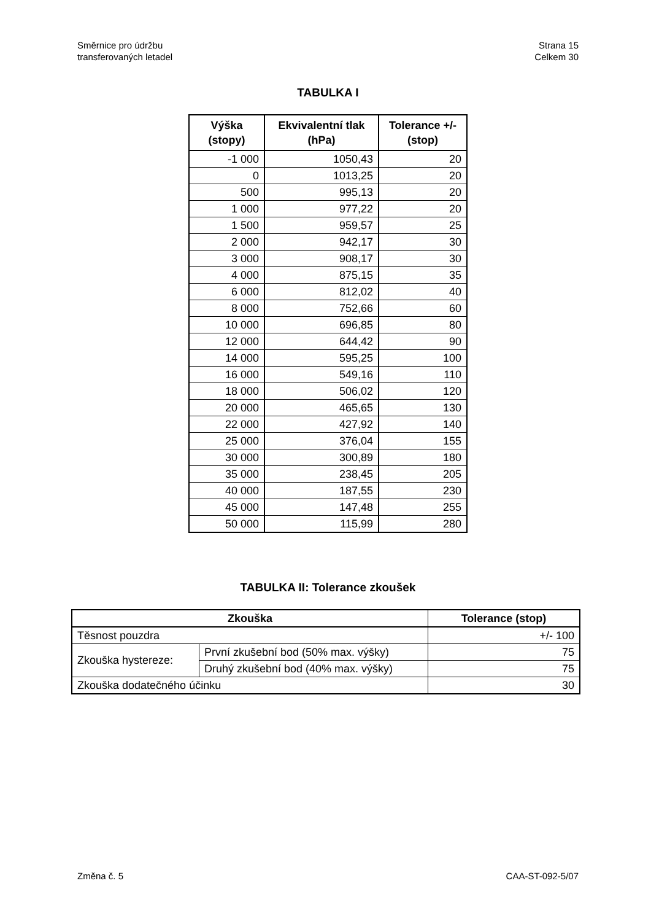Směrnice pro údržbu
transferovaných letadel
Strana 15
Celkem 30
TABULKA I
| Výška (stopy) | Ekvivalentní tlak (hPa) | Tolerance +/- (stop) |
| --- | --- | --- |
| -1 000 | 1050,43 | 20 |
| 0 | 1013,25 | 20 |
| 500 | 995,13 | 20 |
| 1 000 | 977,22 | 20 |
| 1 500 | 959,57 | 25 |
| 2 000 | 942,17 | 30 |
| 3 000 | 908,17 | 30 |
| 4 000 | 875,15 | 35 |
| 6 000 | 812,02 | 40 |
| 8 000 | 752,66 | 60 |
| 10 000 | 696,85 | 80 |
| 12 000 | 644,42 | 90 |
| 14 000 | 595,25 | 100 |
| 16 000 | 549,16 | 110 |
| 18 000 | 506,02 | 120 |
| 20 000 | 465,65 | 130 |
| 22 000 | 427,92 | 140 |
| 25 000 | 376,04 | 155 |
| 30 000 | 300,89 | 180 |
| 35 000 | 238,45 | 205 |
| 40 000 | 187,55 | 230 |
| 45 000 | 147,48 | 255 |
| 50 000 | 115,99 | 280 |
TABULKA II: Tolerance zkoušek
| Zkouška | | Tolerance (stop) |
| --- | --- | --- |
| Těsnost pouzdra | | +/- 100 |
| Zkouška hystereze: | První zkušební bod (50% max. výšky) | 75 |
| | Druhý zkušební bod (40% max. výšky) | 75 |
| Zkouška dodatečného účinku | | 30 |
Změna č. 5 CAA-ST-092-5/07